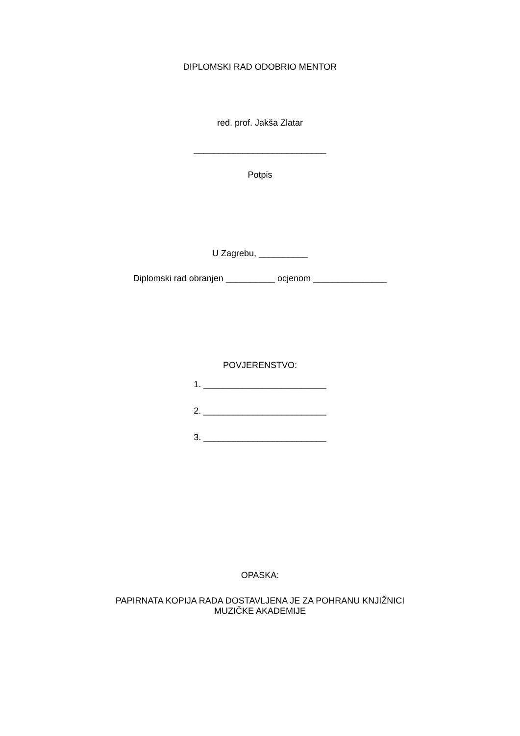DIPLOMSKI RAD ODOBRIO MENTOR
red. prof. Jakša Zlatar
___________________________
Potpis
U Zagrebu, __________
Diplomski rad obranjen __________ ocjenom _______________
POVJERENSTVO:
1. _________________________
2. _________________________
3. _________________________
OPASKA:
PAPIRNATA KOPIJA RADA DOSTAVLJENA JE ZA POHRANU KNJIŽNICI
MUZIČKE AKADEMIJE